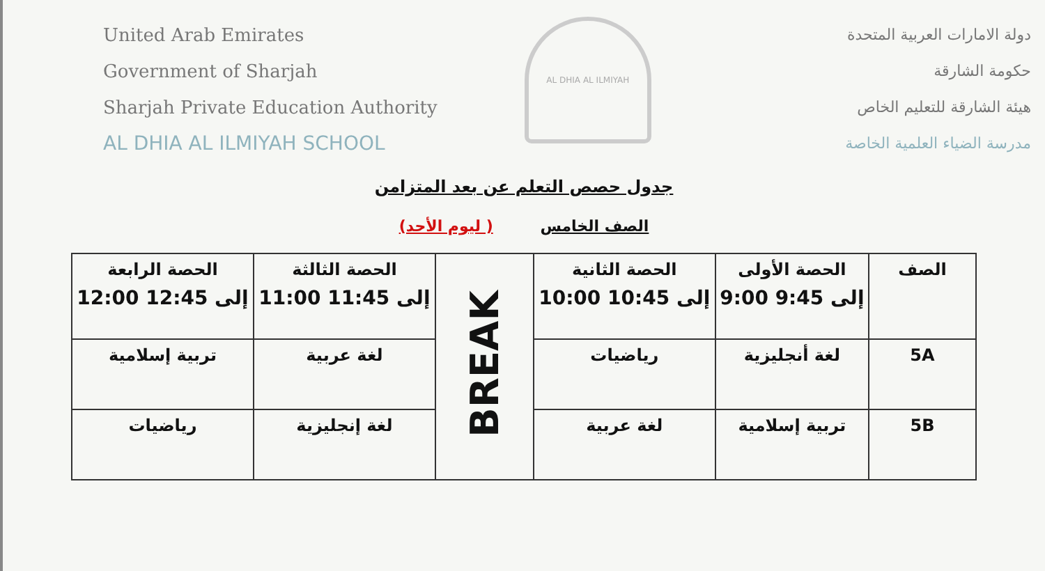United Arab Emirates
Government of Sharjah
Sharjah Private Education Authority
AL DHIA AL ILMIYAH SCHOOL
AL DHIA AL ILMIYAH
دولة الامارات العربية المتحدة
حكومة الشارقة
هيئة الشارقة للتعليم الخاص
مدرسة الضياء العلمية الخاصة
جدول حصص التعلم عن بعد المتزامن
الصف الخامس ( ليوم الأحد)
| الصف | الحصة الأولى 9:00 إلى 9:45 | الحصة الثانية 10:00 إلى 10:45 | BREAK | الحصة الثالثة 11:00 إلى 11:45 | الحصة الرابعة 12:00 إلى 12:45 |
| 5A | لغة أنجليزية | رياضيات | | لغة عربية | تربية إسلامية |
| 5B | تربية إسلامية | لغة عربية | | لغة إنجليزية | رياضيات |